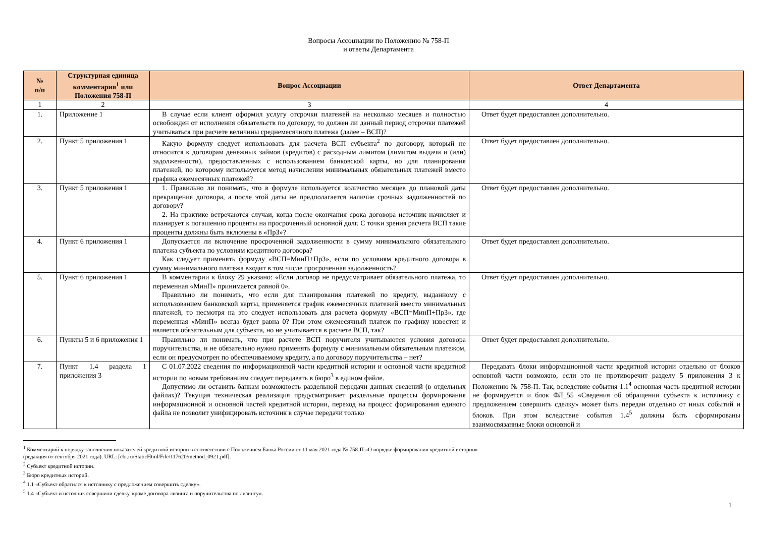Вопросы Ассоциации по Положению № 758-П
и ответы Департамента
| № п/п | Структурная единица комментария<sup>1</sup> или Положения 758-П | Вопрос Ассоциации | Ответ Департамента |
| --- | --- | --- | --- |
| 1 | 2 | 3 | 4 |
| 1. | Приложение 1 | В случае если клиент оформил услугу отсрочки платежей на несколько месяцев и полностью освобожден от исполнения обязательств по договору, то должен ли данный период отсрочки платежей учитываться при расчете величины среднемесячного платежа (далее – ВСП)? | Ответ будет предоставлен дополнительно. |
| 2. | Пункт 5 приложения 1 | Какую формулу следует использовать для расчета ВСП субъекта<sup>2</sup> по договору, который не относится к договорам денежных займов (кредитов) с расходным лимитом (лимитом выдачи и (или) задолженности), предоставленных с использованием банковской карты, но для планирования платежей, по которому используется метод начисления минимальных обязательных платежей вместо графика ежемесячных платежей? | Ответ будет предоставлен дополнительно. |
| 3. | Пункт 5 приложения 1 | 1. Правильно ли понимать, что в формуле используется количество месяцев до плановой даты прекращения договора, а после этой даты не предполагается наличие срочных задолженностей по договору? 2. На практике встречаются случаи, когда после окончания срока договора источник начисляет и планирует к погашению проценты на просроченный основной долг. С точки зрения расчета ВСП такие проценты должны быть включены в «ПрЗ»? | Ответ будет предоставлен дополнительно. |
| 4. | Пункт 6 приложения 1 | Допускается ли включение просроченной задолженности в сумму минимального обязательного платежа субъекта по условиям кредитного договора? Как следует применять формулу «ВСП=МинП+ПрЗ», если по условиям кредитного договора в сумму минимального платежа входит в том числе просроченная задолженность? | Ответ будет предоставлен дополнительно. |
| 5. | Пункт 6 приложения 1 | В комментарии к блоку 29 указано: «Если договор не предусматривает обязательного платежа, то переменная «МинП» принимается равной 0». Правильно ли понимать, что если для планирования платежей по кредиту, выданному с использованием банковской карты, применяется график ежемесячных платежей вместо минимальных платежей, то несмотря на это следует использовать для расчета формулу «ВСП=МинП+ПрЗ», где переменная «МинП» всегда будет равна 0? При этом ежемесячный платеж по графику известен и является обязательным для субъекта, но не учитывается в расчете ВСП, так? | Ответ будет предоставлен дополнительно. |
| 6. | Пункты 5 и 6 приложения 1 | Правильно ли понимать, что при расчете ВСП поручителя учитываются условия договора поручительства, и не обязательно нужно применять формулу с минимальным обязательным платежом, если он предусмотрен по обеспечиваемому кредиту, а по договору поручительства – нет? | Ответ будет предоставлен дополнительно. |
| 7. | Пункт 1.4 раздела 1 приложения 3 | С 01.07.2022 сведения по информационной части кредитной истории и основной части кредитной истории по новым требованиям следует передавать в бюро<sup>3</sup> в едином файле. Допустимо ли оставить банкам возможность раздельной передачи данных сведений (в отдельных файлах)? Текущая техническая реализация предусматривает раздельные процессы формирования информационной и основной частей кредитной истории, переход на процесс формирования единого файла не позволит унифицировать источник в случае передачи только | Передавать блоки информационной части кредитной истории отдельно от блоков основной части возможно, если это не противоречит разделу 5 приложения 3 к Положению № 758-П. Так, вследствие события 1.1<sup>4</sup> основная часть кредитной истории не формируется и блок ФЛ_55 «Сведения об обращении субъекта к источнику с предложением совершить сделку» может быть передан отдельно от иных событий и блоков. При этом вследствие события 1.4<sup>5</sup> должны быть сформированы взаимосвязанные блоки основной и |
<sup>1</sup> Комментарий к порядку заполнения показателей кредитной истории в соответствии с Положением Банка России от 11 мая 2021 года № 758-П «О порядке формирования кредитной истории»
(редакция от сентября 2021 года). URL: [cbr.ru/StaticHtml/File/117620/method_0921.pdf].
<sup>2</sup> Субъект кредитной истории.
<sup>3</sup> Бюро кредитных историй.
<sup>4</sup> 1.1 «Субъект обратился к источнику с предложением совершить сделку».
<sup>5</sup> 1.4 «Субъект и источник совершили сделку, кроме договора лизинга и поручительства по лизингу».
1